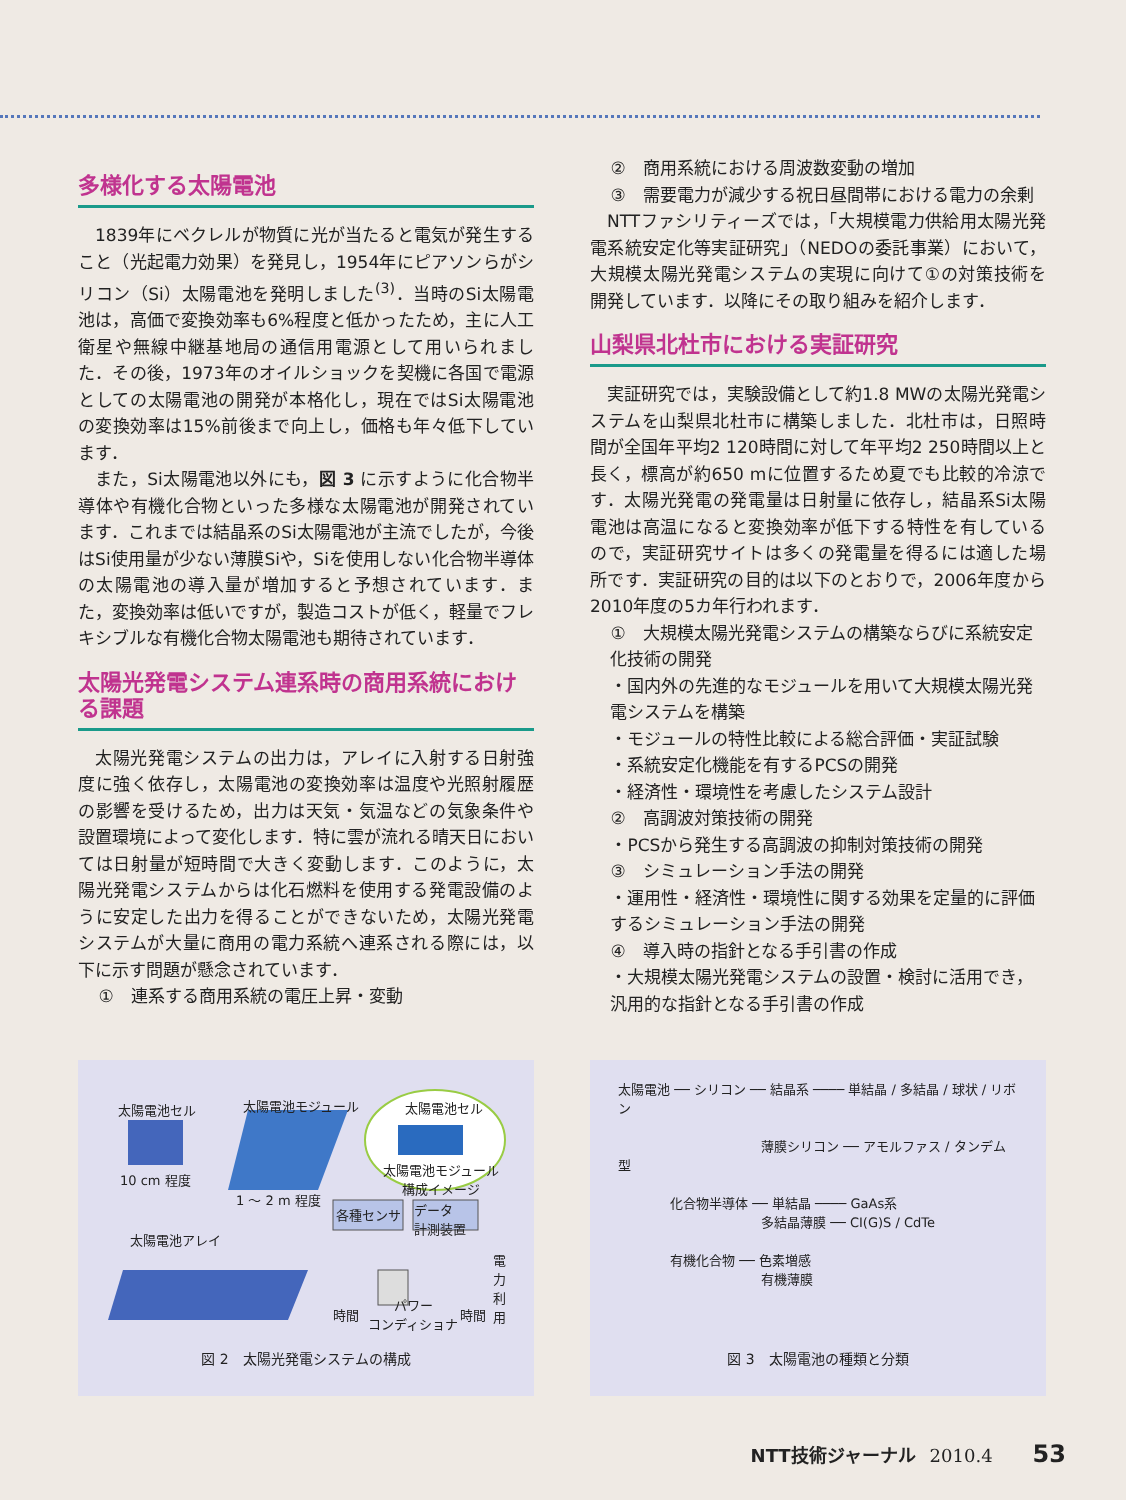多様化する太陽電池
1839年にベクレルが物質に光が当たると電気が発生すること（光起電力効果）を発見し，1954年にピアソンらがシリコン（Si）太陽電池を発明しました<sup>(3)</sup>．当時のSi太陽電池は，高価で変換効率も6%程度と低かったため，主に人工衛星や無線中継基地局の通信用電源として用いられました．その後，1973年のオイルショックを契機に各国で電源としての太陽電池の開発が本格化し，現在ではSi太陽電池の変換効率は15%前後まで向上し，価格も年々低下しています．
また，Si太陽電池以外にも，図 3 に示すように化合物半導体や有機化合物といった多様な太陽電池が開発されています．これまでは結晶系のSi太陽電池が主流でしたが，今後はSi使用量が少ない薄膜Siや，Siを使用しない化合物半導体の太陽電池の導入量が増加すると予想されています．また，変換効率は低いですが，製造コストが低く，軽量でフレキシブルな有機化合物太陽電池も期待されています．
太陽光発電システム連系時の商用系統における課題
太陽光発電システムの出力は，アレイに入射する日射強度に強く依存し，太陽電池の変換効率は温度や光照射履歴の影響を受けるため，出力は天気・気温などの気象条件や設置環境によって変化します．特に雲が流れる晴天日においては日射量が短時間で大きく変動します．このように，太陽光発電システムからは化石燃料を使用する発電設備のように安定した出力を得ることができないため，太陽光発電システムが大量に商用の電力系統へ連系される際には，以下に示す問題が懸念されています．
①　連系する商用系統の電圧上昇・変動
②　商用系統における周波数変動の増加
③　需要電力が減少する祝日昼間帯における電力の余剰
NTTファシリティーズでは，「大規模電力供給用太陽光発電系統安定化等実証研究」（NEDOの委託事業）において，大規模太陽光発電システムの実現に向けて①の対策技術を開発しています．以降にその取り組みを紹介します．
山梨県北杜市における実証研究
実証研究では，実験設備として約1.8 MWの太陽光発電システムを山梨県北杜市に構築しました．北杜市は，日照時間が全国年平均2 120時間に対して年平均2 250時間以上と長く，標高が約650 mに位置するため夏でも比較的冷涼です．太陽光発電の発電量は日射量に依存し，結晶系Si太陽電池は高温になると変換効率が低下する特性を有しているので，実証研究サイトは多くの発電量を得るには適した場所です．実証研究の目的は以下のとおりで，2006年度から2010年度の5カ年行われます．
①　大規模太陽光発電システムの構築ならびに系統安定化技術の開発
・国内外の先進的なモジュールを用いて大規模太陽光発電システムを構築
・モジュールの特性比較による総合評価・実証試験
・系統安定化機能を有するPCSの開発
・経済性・環境性を考慮したシステム設計
②　高調波対策技術の開発
・PCSから発生する高調波の抑制対策技術の開発
③　シミュレーション手法の開発
・運用性・経済性・環境性に関する効果を定量的に評価するシミュレーション手法の開発
④　導入時の指針となる手引書の作成
・大規模太陽光発電システムの設置・検討に活用でき，汎用的な指針となる手引書の作成
太陽電池セル 太陽電池モジュール 太陽電池セル
太陽電池モジュール
構成イメージ
10 cm 程度
1 ～ 2 m 程度
各種センサ
データ
計測装置
太陽電池アレイ
時間
パワー
コンディショナ
時間
電力利用
図 2　太陽光発電システムの構成
太陽電池 ── シリコン ── 結晶系 ──── 単結晶 / 多結晶 / 球状 / リボン
　　　　　　　　　　　薄膜シリコン ── アモルファス / タンデム型
　　　　化合物半導体 ── 単結晶 ──── GaAs系
　　　　　　　　　　　多結晶薄膜 ── CI(G)S / CdTe
　　　　有機化合物 ── 色素増感
　　　　　　　　　　　有機薄膜
図 3　太陽電池の種類と分類
NTT技術ジャーナル 2010.4 53